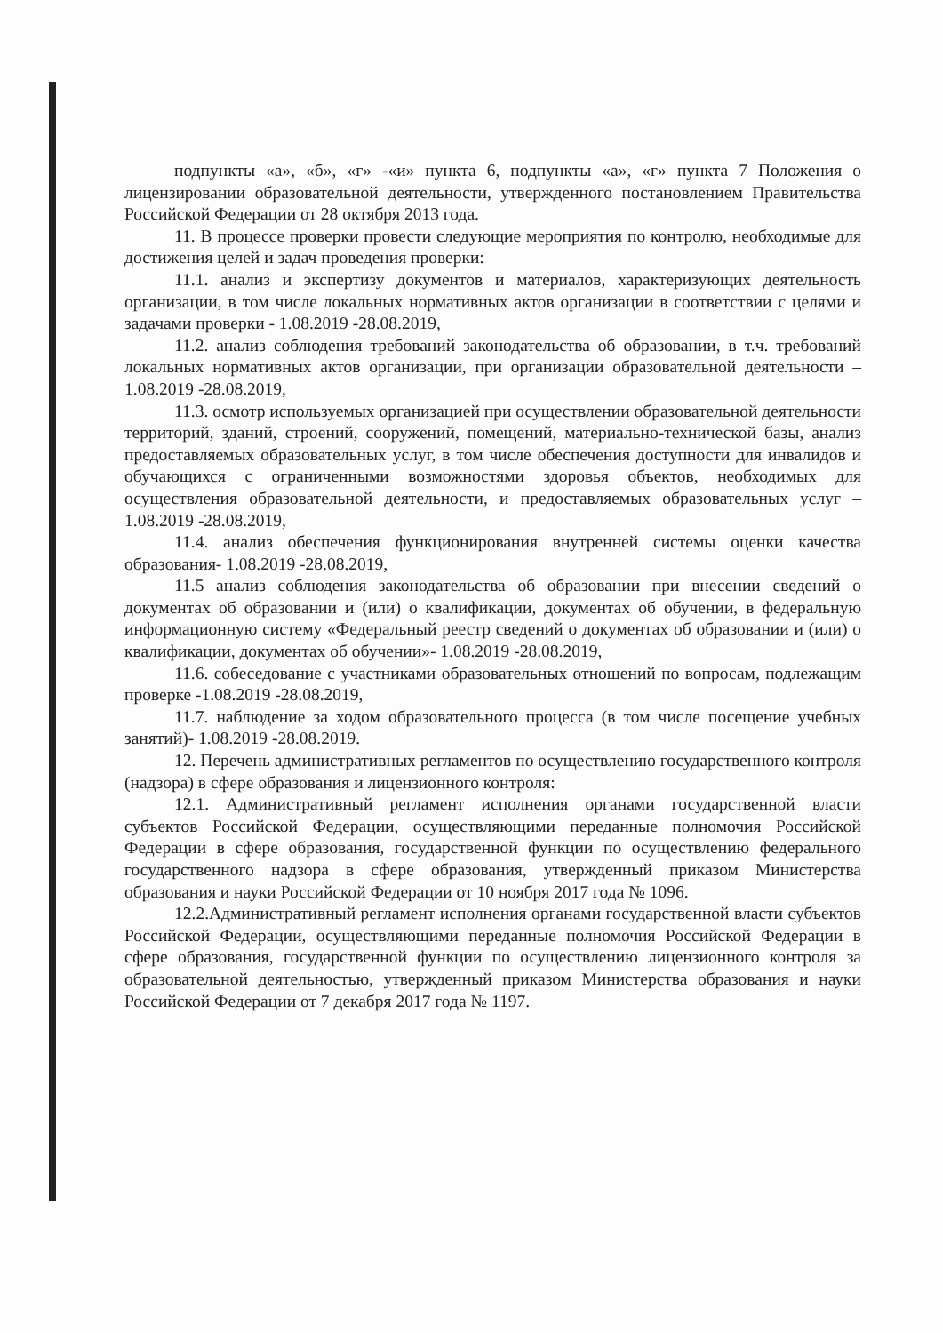подпункты «а», «б», «г» -«и» пункта 6, подпункты «а», «г» пункта 7 Положения о лицензировании образовательной деятельности, утвержденного постановлением Правительства Российской Федерации от 28 октября 2013 года.
11. В процессе проверки провести следующие мероприятия по контролю, необходимые для достижения целей и задач проведения проверки:
11.1. анализ и экспертизу документов и материалов, характеризующих деятельность организации, в том числе локальных нормативных актов организации в соответствии с целями и задачами проверки - 1.08.2019 -28.08.2019,
11.2. анализ соблюдения требований законодательства об образовании, в т.ч. требований локальных нормативных актов организации, при организации образовательной деятельности – 1.08.2019 -28.08.2019,
11.3. осмотр используемых организацией при осуществлении образовательной деятельности территорий, зданий, строений, сооружений, помещений, материально-технической базы, анализ предоставляемых образовательных услуг, в том числе обеспечения доступности для инвалидов и обучающихся с ограниченными возможностями здоровья объектов, необходимых для осуществления образовательной деятельности, и предоставляемых образовательных услуг – 1.08.2019 -28.08.2019,
11.4. анализ обеспечения функционирования внутренней системы оценки качества образования- 1.08.2019 -28.08.2019,
11.5 анализ соблюдения законодательства об образовании при внесении сведений о документах об образовании и (или) о квалификации, документах об обучении, в федеральную информационную систему «Федеральный реестр сведений о документах об образовании и (или) о квалификации, документах об обучении»- 1.08.2019 -28.08.2019,
11.6. собеседование с участниками образовательных отношений по вопросам, подлежащим проверке -1.08.2019 -28.08.2019,
11.7. наблюдение за ходом образовательного процесса (в том числе посещение учебных занятий)- 1.08.2019 -28.08.2019.
12. Перечень административных регламентов по осуществлению государственного контроля (надзора) в сфере образования и лицензионного контроля:
12.1. Административный регламент исполнения органами государственной власти субъектов Российской Федерации, осуществляющими переданные полномочия Российской Федерации в сфере образования, государственной функции по осуществлению федерального государственного надзора в сфере образования, утвержденный приказом Министерства образования и науки Российской Федерации от 10 ноября 2017 года № 1096.
12.2.Административный регламент исполнения органами государственной власти субъектов Российской Федерации, осуществляющими переданные полномочия Российской Федерации в сфере образования, государственной функции по осуществлению лицензионного контроля за образовательной деятельностью, утвержденный приказом Министерства образования и науки Российской Федерации от 7 декабря 2017 года № 1197.